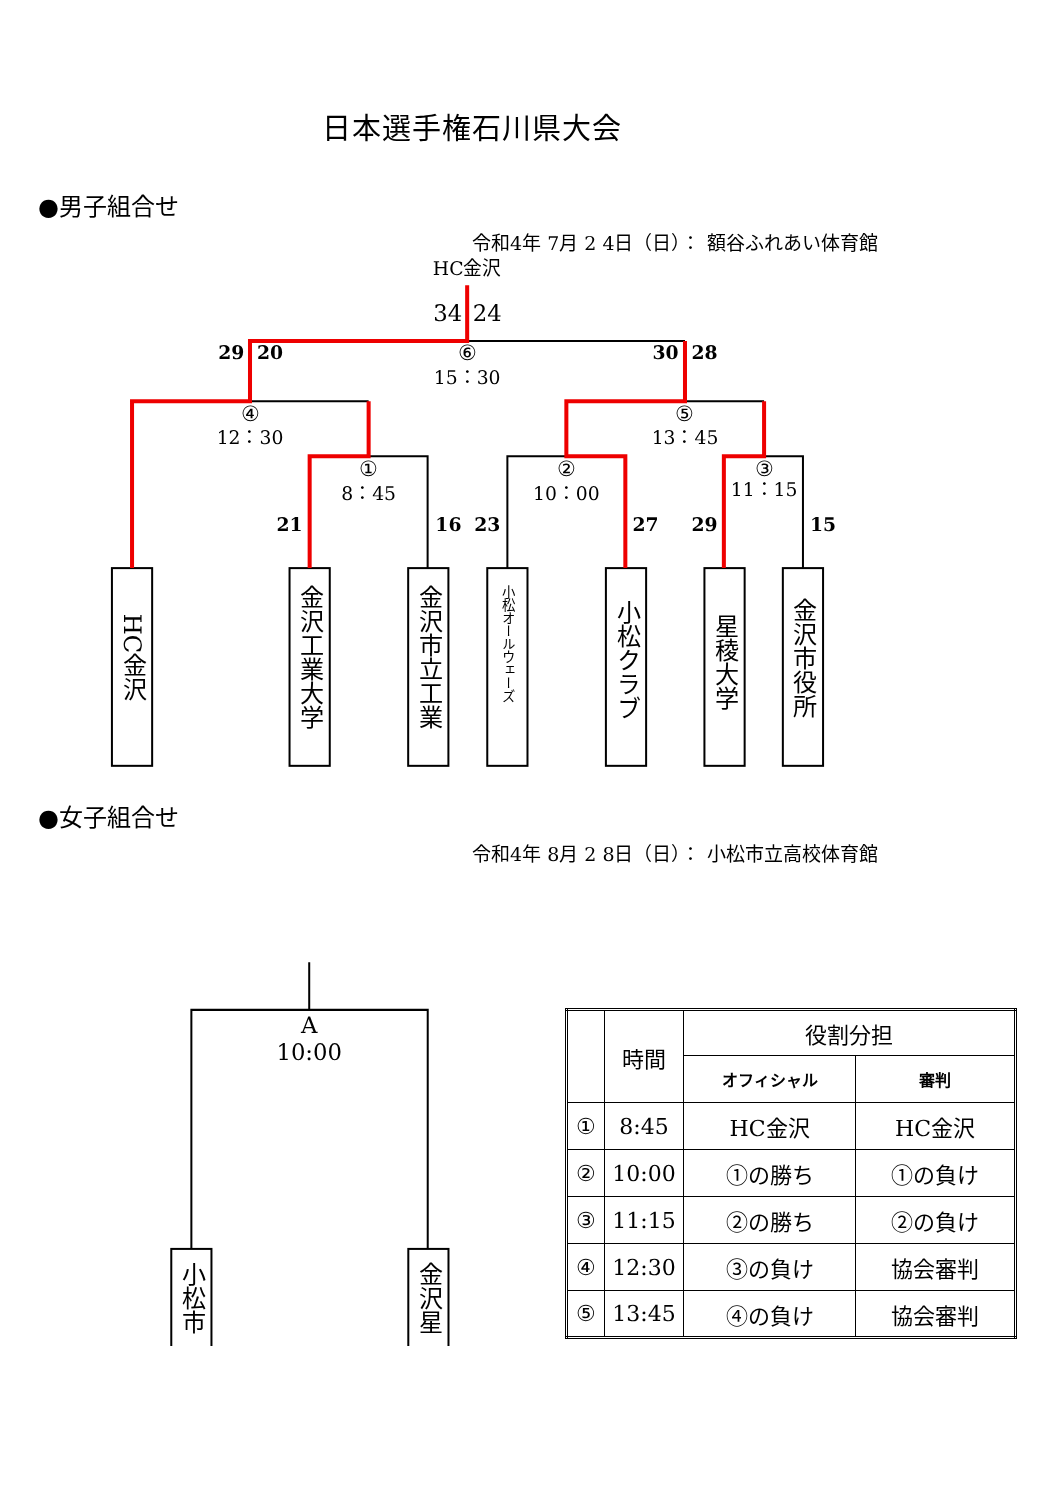日本選手権石川県大会
●男子組合せ
令和4年 7月 2 4日（日）： 額谷ふれあい体育館
HC金沢
34
24
29
20
⑥
15：30
30
28
④
12：30
⑤
13：45
①
8：45
②
10：00
③
11：15
21
16
23
27
29
15
HC金沢
金沢工業大学
金沢市立工業
小松オールウェーズ
小松クラブ
星稜大学
金沢市役所
●女子組合せ
令和4年 8月 2 8日（日）： 小松市立高校体育館
A
10:00
小松市
金沢星
| | 時間 | 役割分担 | |
| | | オフィシャル | 審判 |
| ① | 8:45 | HC金沢 | HC金沢 |
| ② | 10:00 | ①の勝ち | ①の負け |
| ③ | 11:15 | ②の勝ち | ②の負け |
| ④ | 12:30 | ③の負け | 協会審判 |
| ⑤ | 13:45 | ④の負け | 協会審判 |